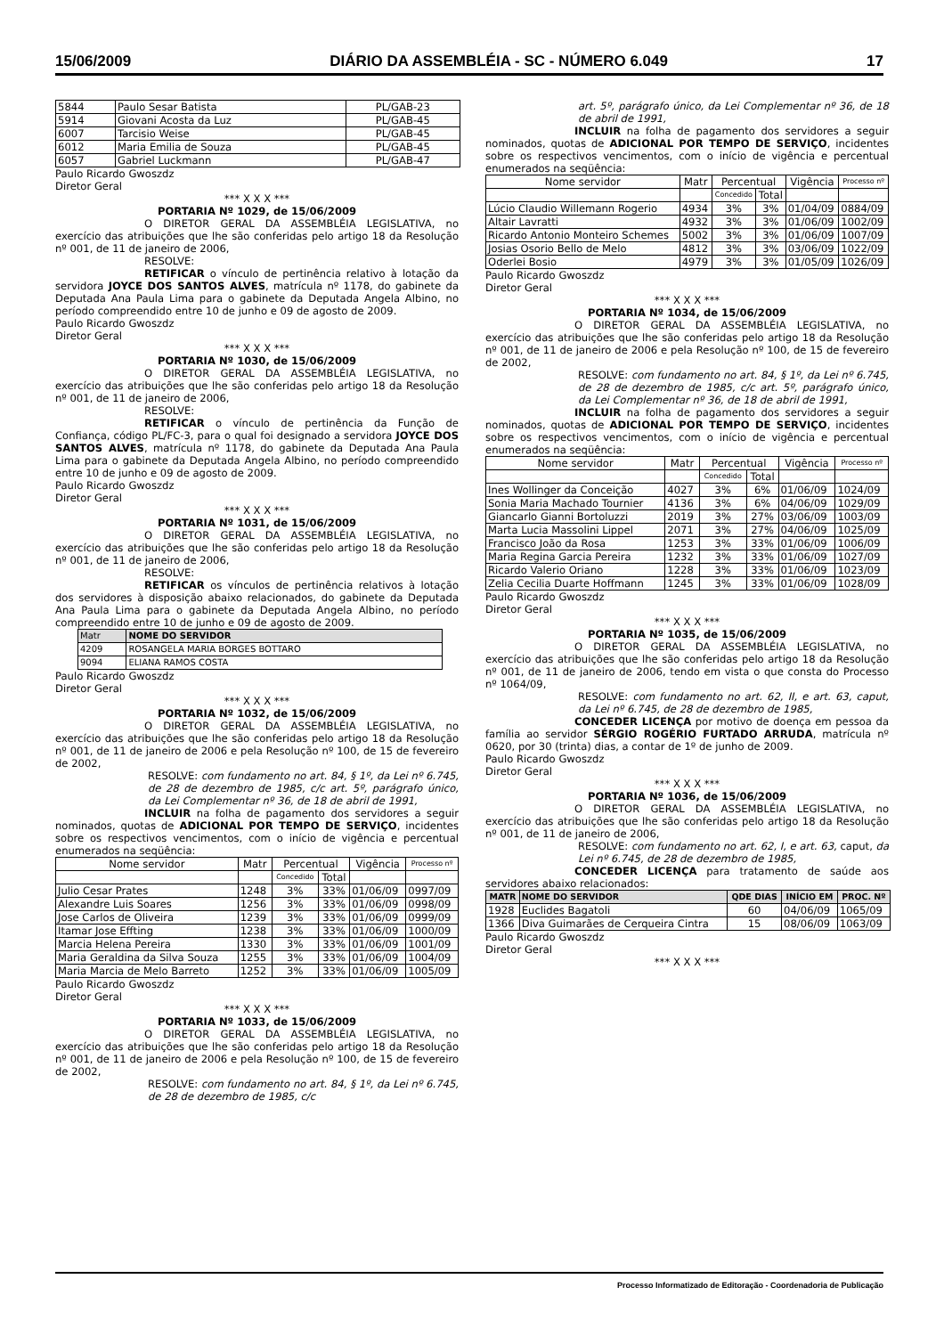15/06/2009 DIÁRIO DA ASSEMBLÉIA - SC - NÚMERO 6.049 17
| 5844 | Paulo Sesar Batista | PL/GAB-23 |
| 5914 | Giovani Acosta da Luz | PL/GAB-45 |
| 6007 | Tarcisio Weise | PL/GAB-45 |
| 6012 | Maria Emilia de Souza | PL/GAB-45 |
| 6057 | Gabriel Luckmann | PL/GAB-47 |
Paulo Ricardo Gwoszdz
Diretor Geral
*** X X X ***
PORTARIA Nº 1029, de 15/06/2009
O DIRETOR GERAL DA ASSEMBLÉIA LEGISLATIVA, no exercício das atribuições que lhe são conferidas pelo artigo 18 da Resolução nº 001, de 11 de janeiro de 2006,
RESOLVE:
RETIFICAR o vínculo de pertinência relativo à lotação da servidora JOYCE DOS SANTOS ALVES, matrícula nº 1178, do gabinete da Deputada Ana Paula Lima para o gabinete da Deputada Angela Albino, no período compreendido entre 10 de junho e 09 de agosto de 2009.
Paulo Ricardo Gwoszdz
Diretor Geral
*** X X X ***
PORTARIA Nº 1030, de 15/06/2009
O DIRETOR GERAL DA ASSEMBLÉIA LEGISLATIVA, no exercício das atribuições que lhe são conferidas pelo artigo 18 da Resolução nº 001, de 11 de janeiro de 2006,
RESOLVE:
RETIFICAR o vínculo de pertinência da Função de Confiança, código PL/FC-3, para o qual foi designado a servidora JOYCE DOS SANTOS ALVES, matrícula nº 1178, do gabinete da Deputada Ana Paula Lima para o gabinete da Deputada Angela Albino, no período compreendido entre 10 de junho e 09 de agosto de 2009.
Paulo Ricardo Gwoszdz
Diretor Geral
*** X X X ***
PORTARIA Nº 1031, de 15/06/2009
O DIRETOR GERAL DA ASSEMBLÉIA LEGISLATIVA, no exercício das atribuições que lhe são conferidas pelo artigo 18 da Resolução nº 001, de 11 de janeiro de 2006,
RESOLVE:
RETIFICAR os vínculos de pertinência relativos à lotação dos servidores à disposição abaixo relacionados, do gabinete da Deputada Ana Paula Lima para o gabinete da Deputada Angela Albino, no período compreendido entre 10 de junho e 09 de agosto de 2009.
| Matr | NOME DO SERVIDOR |
| --- | --- |
| 4209 | ROSANGELA MARIA BORGES BOTTARO |
| 9094 | ELIANA RAMOS COSTA |
Paulo Ricardo Gwoszdz
Diretor Geral
*** X X X ***
PORTARIA Nº 1032, de 15/06/2009
O DIRETOR GERAL DA ASSEMBLÉIA LEGISLATIVA, no exercício das atribuições que lhe são conferidas pelo artigo 18 da Resolução nº 001, de 11 de janeiro de 2006 e pela Resolução nº 100, de 15 de fevereiro de 2002,
RESOLVE: com fundamento no art. 84, § 1º, da Lei nº 6.745, de 28 de dezembro de 1985, c/c art. 5º, parágrafo único, da Lei Complementar nº 36, de 18 de abril de 1991,
INCLUIR na folha de pagamento dos servidores a seguir nominados, quotas de ADICIONAL POR TEMPO DE SERVIÇO, incidentes sobre os respectivos vencimentos, com o início de vigência e percentual enumerados na seqüência:
| Nome servidor | Matr | Percentual | | Vigência | Processo nº |
| --- | --- | --- | --- | --- | --- |
| | | Concedido | Total | | |
| Julio Cesar Prates | 1248 | 3% | 33% | 01/06/09 | 0997/09 |
| Alexandre Luis Soares | 1256 | 3% | 33% | 01/06/09 | 0998/09 |
| Jose Carlos de Oliveira | 1239 | 3% | 33% | 01/06/09 | 0999/09 |
| Itamar Jose Effting | 1238 | 3% | 33% | 01/06/09 | 1000/09 |
| Marcia Helena Pereira | 1330 | 3% | 33% | 01/06/09 | 1001/09 |
| Maria Geraldina da Silva Souza | 1255 | 3% | 33% | 01/06/09 | 1004/09 |
| Maria Marcia de Melo Barreto | 1252 | 3% | 33% | 01/06/09 | 1005/09 |
Paulo Ricardo Gwoszdz
Diretor Geral
*** X X X ***
PORTARIA Nº 1033, de 15/06/2009
O DIRETOR GERAL DA ASSEMBLÉIA LEGISLATIVA, no exercício das atribuições que lhe são conferidas pelo artigo 18 da Resolução nº 001, de 11 de janeiro de 2006 e pela Resolução nº 100, de 15 de fevereiro de 2002,
RESOLVE: com fundamento no art. 84, § 1º, da Lei nº 6.745, de 28 de dezembro de 1985, c/c
art. 5º, parágrafo único, da Lei Complementar nº 36, de 18 de abril de 1991,
INCLUIR na folha de pagamento dos servidores a seguir nominados, quotas de ADICIONAL POR TEMPO DE SERVIÇO, incidentes sobre os respectivos vencimentos, com o início de vigência e percentual enumerados na seqüência:
| Nome servidor | Matr | Percentual | | Vigência | Processo nº |
| --- | --- | --- | --- | --- | --- |
| | | Concedido | Total | | |
| Lúcio Claudio Willemann Rogerio | 4934 | 3% | 3% | 01/04/09 | 0884/09 |
| Altair Lavratti | 4932 | 3% | 3% | 01/06/09 | 1002/09 |
| Ricardo Antonio Monteiro Schemes | 5002 | 3% | 3% | 01/06/09 | 1007/09 |
| Josias Osorio Bello de Melo | 4812 | 3% | 3% | 03/06/09 | 1022/09 |
| Oderlei Bosio | 4979 | 3% | 3% | 01/05/09 | 1026/09 |
Paulo Ricardo Gwoszdz
Diretor Geral
*** X X X ***
PORTARIA Nº 1034, de 15/06/2009
O DIRETOR GERAL DA ASSEMBLÉIA LEGISLATIVA, no exercício das atribuições que lhe são conferidas pelo artigo 18 da Resolução nº 001, de 11 de janeiro de 2006 e pela Resolução nº 100, de 15 de fevereiro de 2002,
RESOLVE: com fundamento no art. 84, § 1º, da Lei nº 6.745, de 28 de dezembro de 1985, c/c art. 5º, parágrafo único, da Lei Complementar nº 36, de 18 de abril de 1991,
INCLUIR na folha de pagamento dos servidores a seguir nominados, quotas de ADICIONAL POR TEMPO DE SERVIÇO, incidentes sobre os respectivos vencimentos, com o início de vigência e percentual enumerados na seqüência:
| Nome servidor | Matr | Percentual | | Vigência | Processo nº |
| --- | --- | --- | --- | --- | --- |
| | | Concedido | Total | | |
| Ines Wollinger da Conceição | 4027 | 3% | 6% | 01/06/09 | 1024/09 |
| Sonia Maria Machado Tournier | 4136 | 3% | 6% | 04/06/09 | 1029/09 |
| Giancarlo Gianni Bortoluzzi | 2019 | 3% | 27% | 03/06/09 | 1003/09 |
| Marta Lucia Massolini Lippel | 2071 | 3% | 27% | 04/06/09 | 1025/09 |
| Francisco João da Rosa | 1253 | 3% | 33% | 01/06/09 | 1006/09 |
| Maria Regina Garcia Pereira | 1232 | 3% | 33% | 01/06/09 | 1027/09 |
| Ricardo Valerio Oriano | 1228 | 3% | 33% | 01/06/09 | 1023/09 |
| Zelia Cecilia Duarte Hoffmann | 1245 | 3% | 33% | 01/06/09 | 1028/09 |
Paulo Ricardo Gwoszdz
Diretor Geral
*** X X X ***
PORTARIA Nº 1035, de 15/06/2009
O DIRETOR GERAL DA ASSEMBLÉIA LEGISLATIVA, no exercício das atribuições que lhe são conferidas pelo artigo 18 da Resolução nº 001, de 11 de janeiro de 2006, tendo em vista o que consta do Processo nº 1064/09,
RESOLVE: com fundamento no art. 62, II, e art. 63, caput, da Lei nº 6.745, de 28 de dezembro de 1985,
CONCEDER LICENÇA por motivo de doença em pessoa da família ao servidor SÉRGIO ROGÉRIO FURTADO ARRUDA, matrícula nº 0620, por 30 (trinta) dias, a contar de 1º de junho de 2009.
Paulo Ricardo Gwoszdz
Diretor Geral
*** X X X ***
PORTARIA Nº 1036, de 15/06/2009
O DIRETOR GERAL DA ASSEMBLÉIA LEGISLATIVA, no exercício das atribuições que lhe são conferidas pelo artigo 18 da Resolução nº 001, de 11 de janeiro de 2006,
RESOLVE: com fundamento no art. 62, I, e art. 63, caput, da Lei nº 6.745, de 28 de dezembro de 1985,
CONCEDER LICENÇA para tratamento de saúde aos servidores abaixo relacionados:
| MATR | NOME DO SERVIDOR | QDE DIAS | INÍCIO EM | PROC. Nº |
| --- | --- | --- | --- | --- |
| 1928 | Euclides Bagatoli | 60 | 04/06/09 | 1065/09 |
| 1366 | Diva Guimarães de Cerqueira Cintra | 15 | 08/06/09 | 1063/09 |
Paulo Ricardo Gwoszdz
Diretor Geral
*** X X X ***
Processo Informatizado de Editoração - Coordenadoria de Publicação